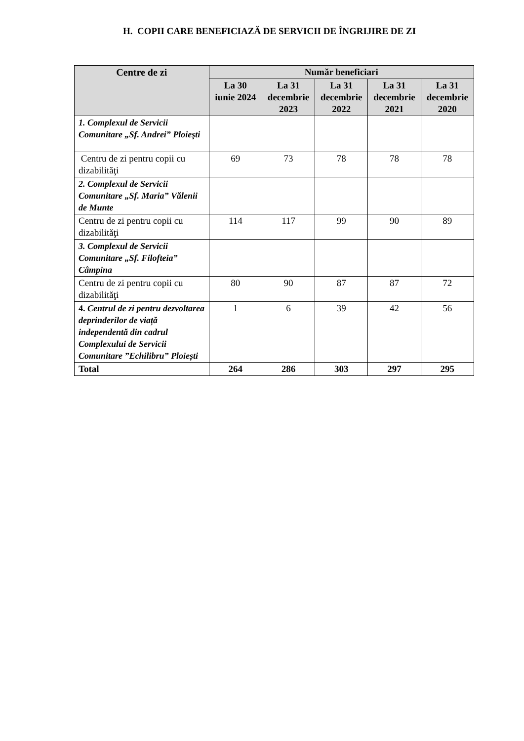H. COPII CARE BENEFICIAZĂ DE SERVICII DE ÎNGRIJIRE DE ZI
| Centre de zi | Număr beneficiari | | | | |
| --- | --- | --- | --- | --- | --- |
| | La 30 iunie 2024 | La 31 decembrie 2023 | La 31 decembrie 2022 | La 31 decembrie 2021 | La 31 decembrie 2020 |
| 1. Complexul de Servicii Comunitare „Sf. Andrei” Ploieşti | | | | | |
| Centru de zi pentru copii cu dizabilităţi | 69 | 73 | 78 | 78 | 78 |
| 2. Complexul de Servicii Comunitare „Sf. Maria” Vălenii de Munte | | | | | |
| Centru de zi pentru copii cu dizabilităţi | 114 | 117 | 99 | 90 | 89 |
| 3. Complexul de Servicii Comunitare „Sf. Filofteia” Câmpina | | | | | |
| Centru de zi pentru copii cu dizabilităţi | 80 | 90 | 87 | 87 | 72 |
| 4. Centrul de zi pentru dezvoltarea deprinderilor de viață independentă din cadrul Complexului de Servicii Comunitare ”Echilibru” Ploiești | 1 | 6 | 39 | 42 | 56 |
| Total | 264 | 286 | 303 | 297 | 295 |